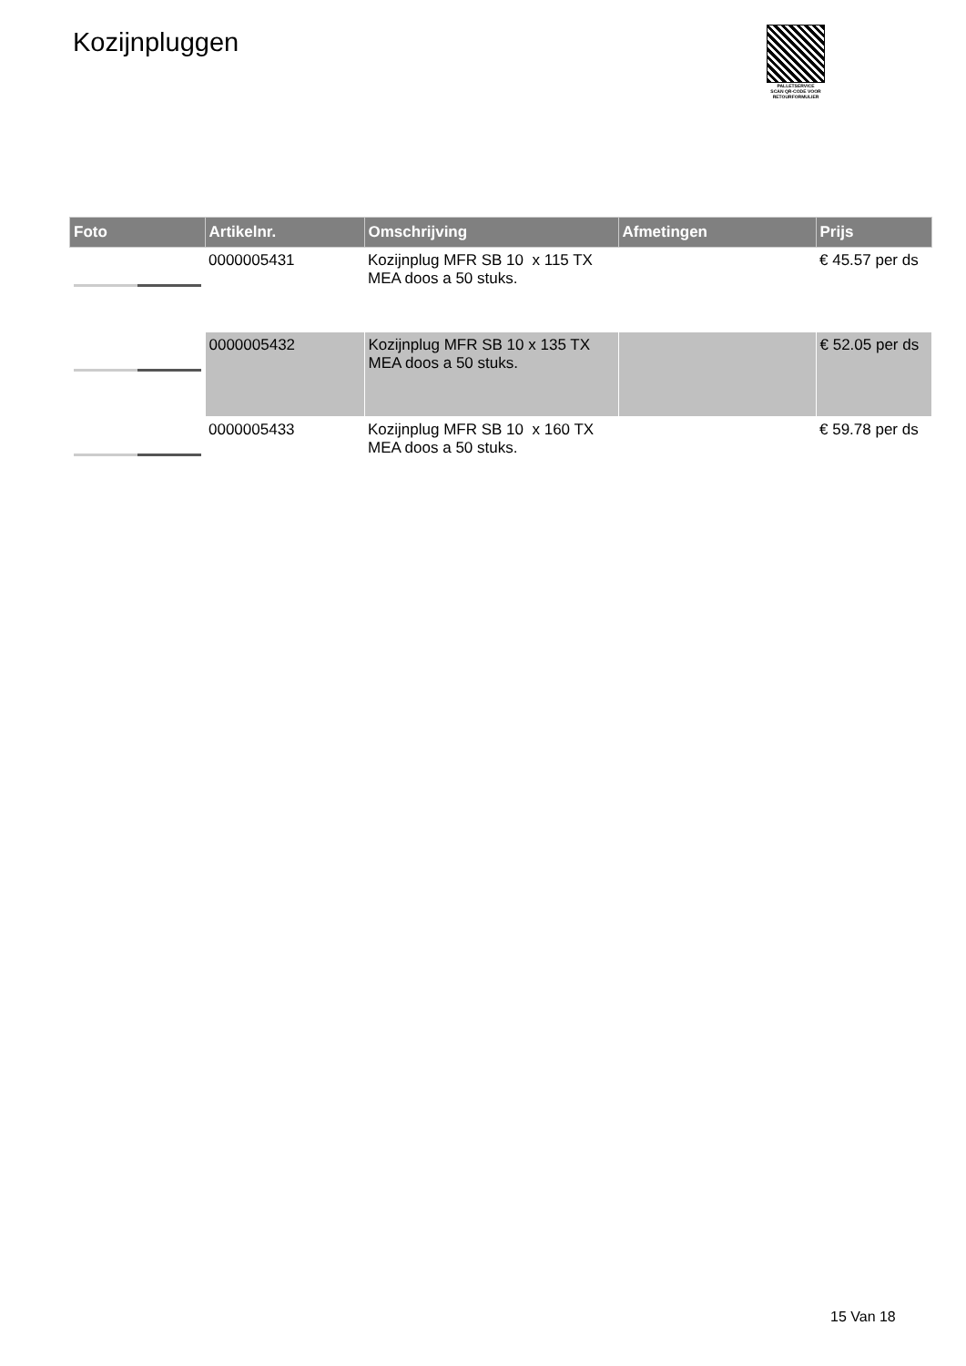Kozijnpluggen
PALLETSERVICE
SCAN QR-CODE VOOR RETOURFORMULIER
| Foto | Artikelnr. | Omschrijving | Afmetingen | Prijs |
| --- | --- | --- | --- | --- |
| | 0000005431 | Kozijnplug MFR SB 10 x 115 TX MEA doos a 50 stuks. | | € 45.57 per ds |
| | 0000005432 | Kozijnplug MFR SB 10 x 135 TX MEA doos a 50 stuks. | | € 52.05 per ds |
| | 0000005433 | Kozijnplug MFR SB 10 x 160 TX MEA doos a 50 stuks. | | € 59.78 per ds |
15 Van 18